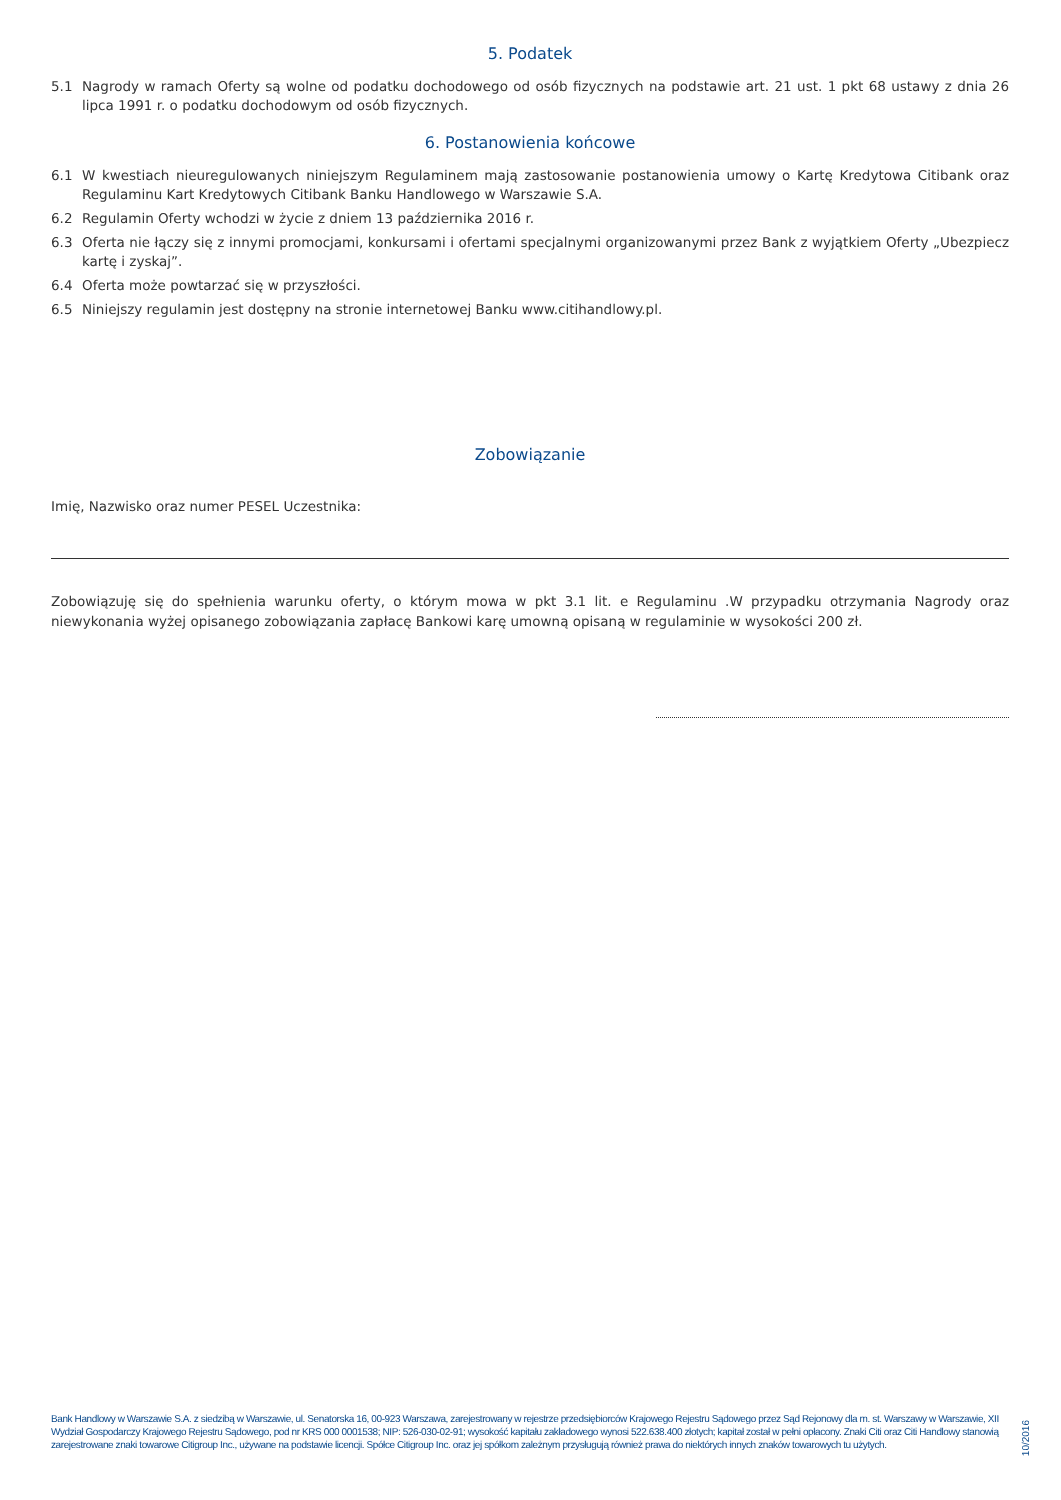5. Podatek
5.1 Nagrody w ramach Oferty są wolne od podatku dochodowego od osób fizycznych na podstawie art. 21 ust. 1 pkt 68 ustawy z dnia 26 lipca 1991 r. o podatku dochodowym od osób fizycznych.
6. Postanowienia końcowe
6.1 W kwestiach nieuregulowanych niniejszym Regulaminem mają zastosowanie postanowienia umowy o Kartę Kredytowa Citibank oraz Regulaminu Kart Kredytowych Citibank Banku Handlowego w Warszawie S.A.
6.2 Regulamin Oferty wchodzi w życie z dniem 13 października 2016 r.
6.3 Oferta nie łączy się z innymi promocjami, konkursami i ofertami specjalnymi organizowanymi przez Bank z wyjątkiem Oferty „Ubezpiecz kartę i zyskaj”.
6.4 Oferta może powtarzać się w przyszłości.
6.5 Niniejszy regulamin jest dostępny na stronie internetowej Banku www.citihandlowy.pl.
Zobowiązanie
Imię, Nazwisko oraz numer PESEL Uczestnika:
Zobowiązuję się do spełnienia warunku oferty, o którym mowa w pkt 3.1 lit. e Regulaminu .W przypadku otrzymania Nagrody oraz niewykonania wyżej opisanego zobowiązania zapłacę Bankowi karę umowną opisaną w regulaminie w wysokości 200 zł.
Bank Handlowy w Warszawie S.A. z siedzibą w Warszawie, ul. Senatorska 16, 00-923 Warszawa, zarejestrowany w rejestrze przedsiębiorców Krajowego Rejestru Sądowego przez Sąd Rejonowy dla m. st. Warszawy w Warszawie, XII Wydział Gospodarczy Krajowego Rejestru Sądowego, pod nr KRS 000 0001538; NIP: 526-030-02-91; wysokość kapitału zakładowego wynosi 522.638.400 złotych; kapitał został w pełni opłacony. Znaki Citi oraz Citi Handlowy stanowią zarejestrowane znaki towarowe Citigroup Inc., używane na podstawie licencji. Spółce Citigroup Inc. oraz jej spółkom zależnym przysługują również prawa do niektórych innych znaków towarowych tu użytych.
10/2016